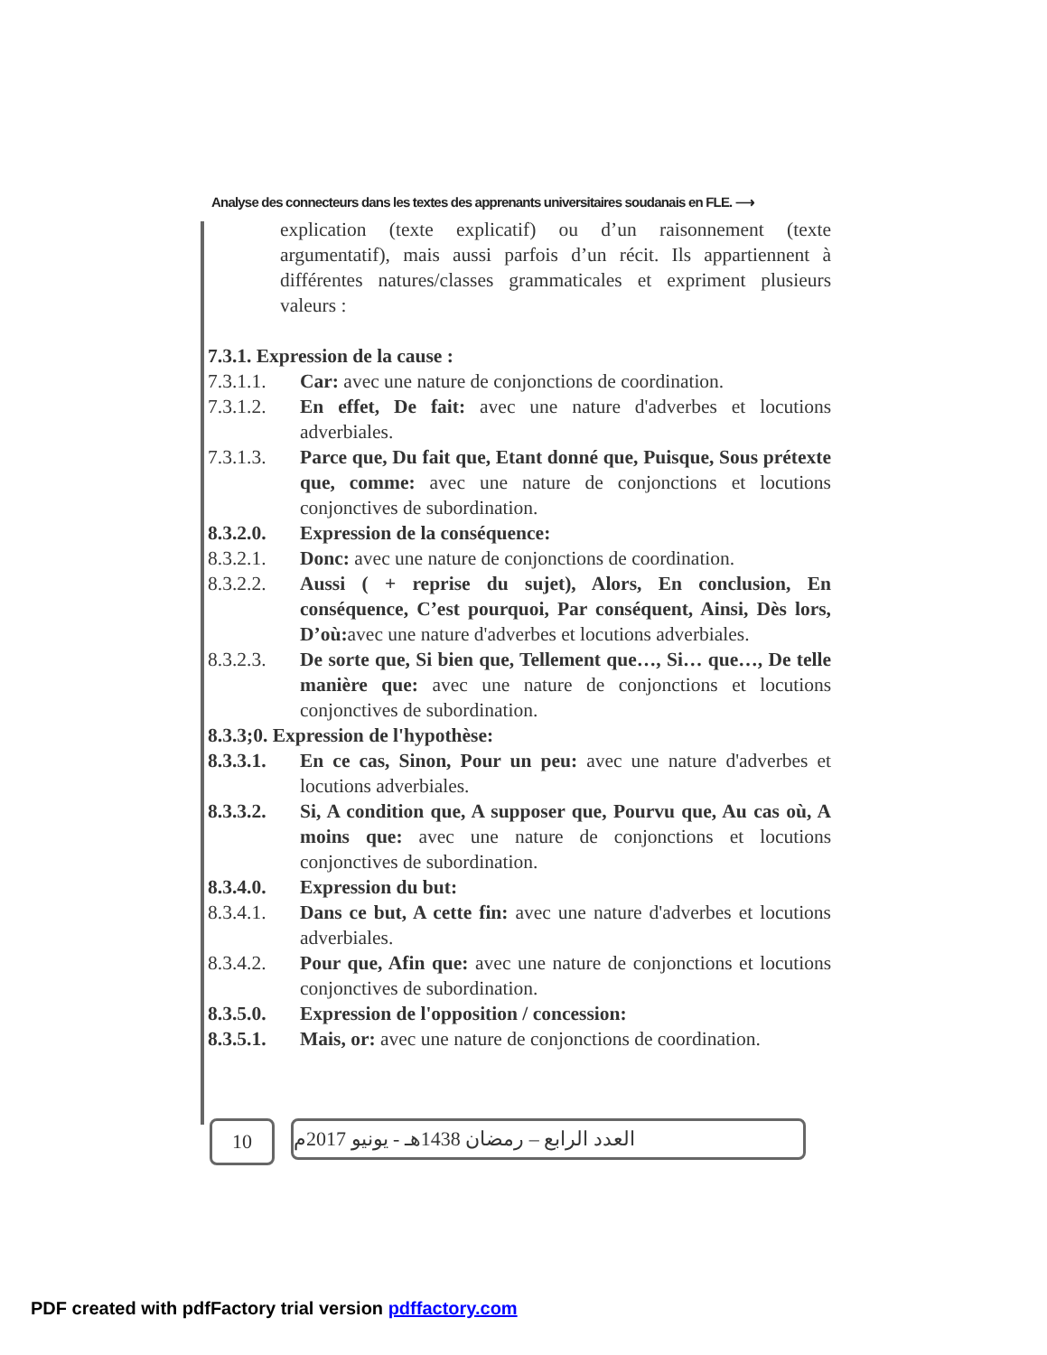Analyse des connecteurs dans les textes des apprenants universitaires soudanais en FLE. ⟶
explication (texte explicatif) ou d’un raisonnement (texte argumentatif), mais aussi parfois d’un récit. Ils appartiennent à différentes natures/classes grammaticales et expriment plusieurs valeurs :
7.3.1. Expression de la cause :
7.3.1.1. Car: avec une nature de conjonctions de coordination.
7.3.1.2. En effet, De fait: avec une nature d'adverbes et locutions adverbiales.
7.3.1.3. Parce que, Du fait que, Etant donné que, Puisque, Sous prétexte que, comme: avec une nature de conjonctions et locutions conjonctives de subordination.
8.3.2.0. Expression de la conséquence:
8.3.2.1. Donc: avec une nature de conjonctions de coordination.
8.3.2.2. Aussi ( + reprise du sujet), Alors, En conclusion, En conséquence, C’est pourquoi, Par conséquent, Ainsi, Dès lors, D’où: avec une nature d'adverbes et locutions adverbiales.
8.3.2.3. De sorte que, Si bien que, Tellement que…, Si… que…, De telle manière que: avec une nature de conjonctions et locutions conjonctives de subordination.
8.3.3;0. Expression de l'hypothèse:
8.3.3.1. En ce cas, Sinon, Pour un peu: avec une nature d'adverbes et locutions adverbiales.
8.3.3.2. Si, A condition que, A supposer que, Pourvu que, Au cas où, A moins que: avec une nature de conjonctions et locutions conjonctives de subordination.
8.3.4.0. Expression du but:
8.3.4.1. Dans ce but, A cette fin: avec une nature d'adverbes et locutions adverbiales.
8.3.4.2. Pour que, Afin que: avec une nature de conjonctions et locutions conjonctives de subordination.
8.3.5.0. Expression de l'opposition / concession:
8.3.5.1. Mais, or: avec une nature de conjonctions de coordination.
10 العدد الرابع – رمضان 1438هـ - يونيو 2017م
PDF created with pdfFactory trial version pdffactory.com